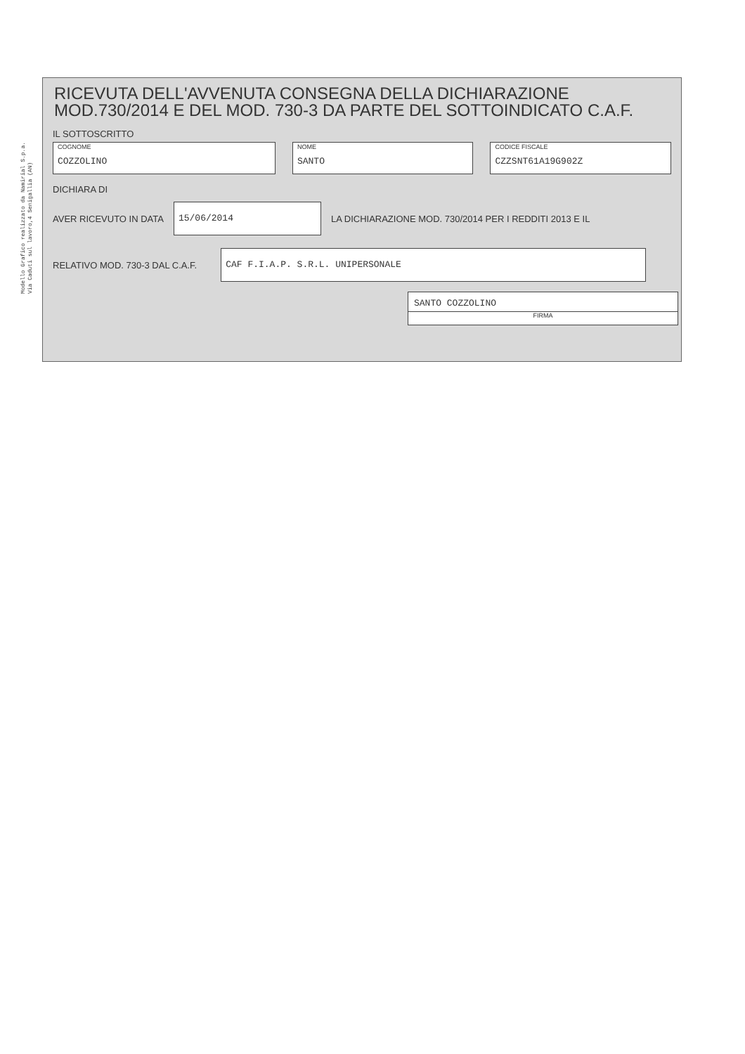Modello Grafico realizzato da Namirial S.p.a.
Via Caduti sul lavoro,4 Senigallia (AN)
RICEVUTA DELL'AVVENUTA CONSEGNA DELLA DICHIARAZIONE
MOD.730/2014 E DEL MOD. 730-3 DA PARTE DEL SOTTOINDICATO C.A.F.
IL SOTTOSCRITTO
COGNOME
COZZOLINO
NOME
SANTO
CODICE FISCALE
CZZSNT61A19G902Z
DICHIARA DI
AVER RICEVUTO IN DATA
15/06/2014
LA DICHIARAZIONE MOD. 730/2014 PER I REDDITI 2013 E IL
RELATIVO MOD. 730-3 DAL C.A.F.
CAF F.I.A.P. S.R.L. UNIPERSONALE
SANTO COZZOLINO
FIRMA